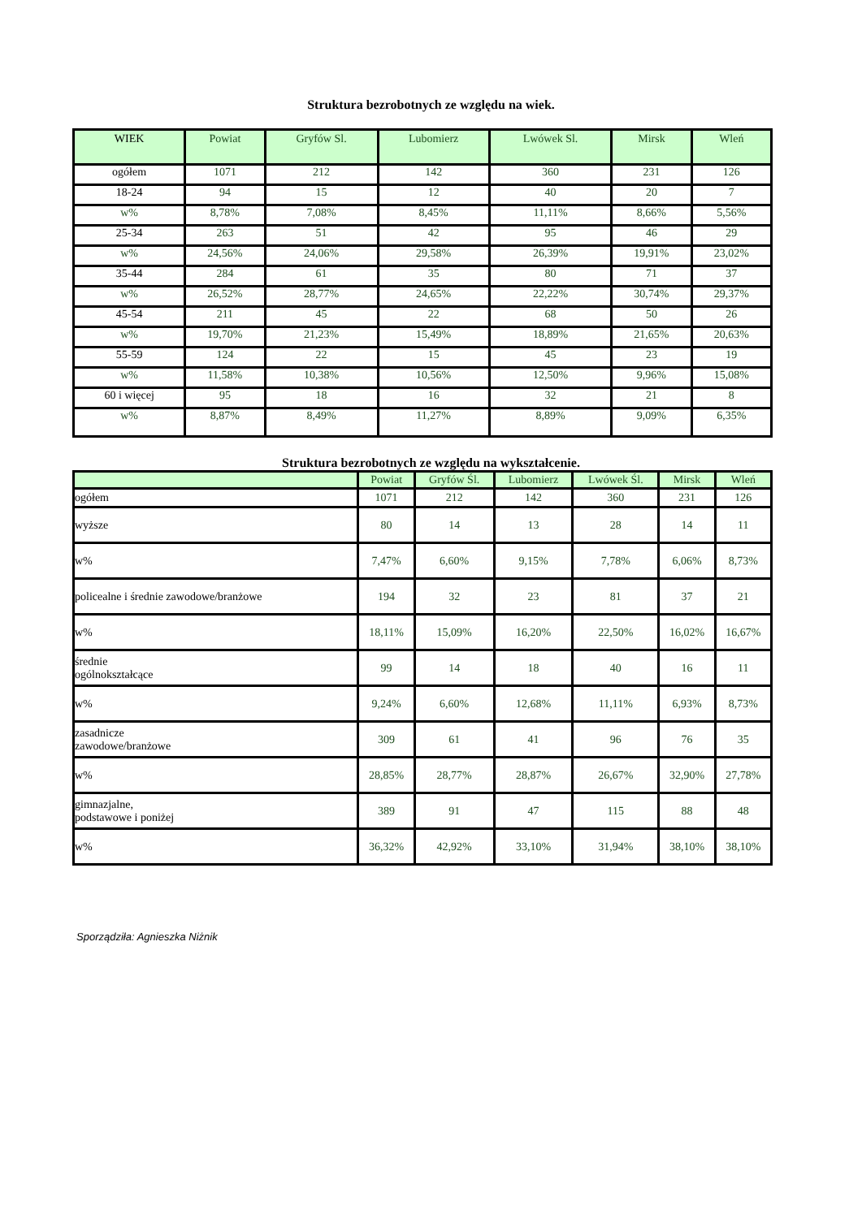Struktura bezrobotnych ze względu na wiek.
| WIEK | Powiat | Gryfów Sl. | Lubomierz | Lwówek Sl. | Mirsk | Wleń |
| --- | --- | --- | --- | --- | --- | --- |
| ogółem | 1071 | 212 | 142 | 360 | 231 | 126 |
| 18-24 | 94 | 15 | 12 | 40 | 20 | 7 |
| w% | 8,78% | 7,08% | 8,45% | 11,11% | 8,66% | 5,56% |
| 25-34 | 263 | 51 | 42 | 95 | 46 | 29 |
| w% | 24,56% | 24,06% | 29,58% | 26,39% | 19,91% | 23,02% |
| 35-44 | 284 | 61 | 35 | 80 | 71 | 37 |
| w% | 26,52% | 28,77% | 24,65% | 22,22% | 30,74% | 29,37% |
| 45-54 | 211 | 45 | 22 | 68 | 50 | 26 |
| w% | 19,70% | 21,23% | 15,49% | 18,89% | 21,65% | 20,63% |
| 55-59 | 124 | 22 | 15 | 45 | 23 | 19 |
| w% | 11,58% | 10,38% | 10,56% | 12,50% | 9,96% | 15,08% |
| 60 i więcej | 95 | 18 | 16 | 32 | 21 | 8 |
| w% | 8,87% | 8,49% | 11,27% | 8,89% | 9,09% | 6,35% |
Struktura bezrobotnych ze względu na wykształcenie.
| | Powiat | Gryfów Śl. | Lubomierz | Lwówek Śl. | Mirsk | Wleń |
| --- | --- | --- | --- | --- | --- | --- |
| ogółem | 1071 | 212 | 142 | 360 | 231 | 126 |
| wyższe | 80 | 14 | 13 | 28 | 14 | 11 |
| w% | 7,47% | 6,60% | 9,15% | 7,78% | 6,06% | 8,73% |
| policealne i średnie zawodowe/branżowe | 194 | 32 | 23 | 81 | 37 | 21 |
| w% | 18,11% | 15,09% | 16,20% | 22,50% | 16,02% | 16,67% |
| średnie ogólnokształcące | 99 | 14 | 18 | 40 | 16 | 11 |
| w% | 9,24% | 6,60% | 12,68% | 11,11% | 6,93% | 8,73% |
| zasadnicze zawodowe/branżowe | 309 | 61 | 41 | 96 | 76 | 35 |
| w% | 28,85% | 28,77% | 28,87% | 26,67% | 32,90% | 27,78% |
| gimnazjalne, podstawowe i poniżej | 389 | 91 | 47 | 115 | 88 | 48 |
| w% | 36,32% | 42,92% | 33,10% | 31,94% | 38,10% | 38,10% |
Sporządziła: Agnieszka Niżnik